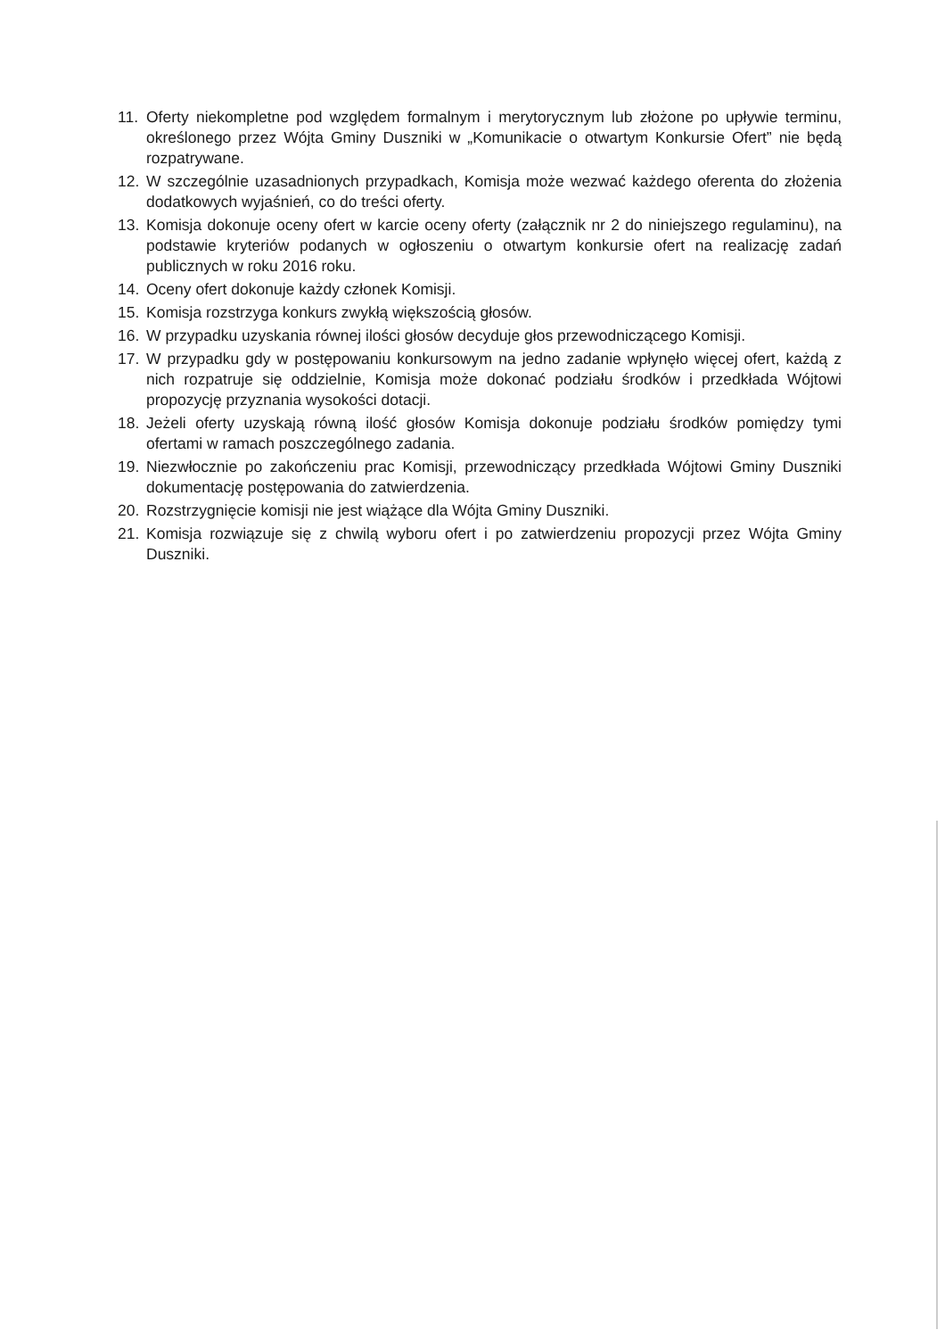11. Oferty niekompletne pod względem formalnym i merytorycznym lub złożone po upływie terminu, określonego przez Wójta Gminy Duszniki w „Komunikacie o otwartym Konkursie Ofert” nie będą rozpatrywane.
12. W szczególnie uzasadnionych przypadkach, Komisja może wezwać każdego oferenta do złożenia dodatkowych wyjaśnień, co do treści oferty.
13. Komisja dokonuje oceny ofert w karcie oceny oferty (załącznik nr 2 do niniejszego regulaminu), na podstawie kryteriów podanych w ogłoszeniu o otwartym konkursie ofert na realizację zadań publicznych w roku 2016 roku.
14. Oceny ofert dokonuje każdy członek Komisji.
15. Komisja rozstrzyga konkurs zwykłą większością głosów.
16. W przypadku uzyskania równej ilości głosów decyduje głos przewodniczącego Komisji.
17. W przypadku gdy w postępowaniu konkursowym na jedno zadanie wpłynęło więcej ofert, każdą z nich rozpatruje się oddzielnie, Komisja może dokonać podziału środków i przedkłada Wójtowi propozycję przyznania wysokości dotacji.
18. Jeżeli oferty uzyskają równą ilość głosów Komisja dokonuje podziału środków pomiędzy tymi ofertami w ramach poszczególnego zadania.
19. Niezwłocznie po zakończeniu prac Komisji, przewodniczący przedkłada Wójtowi Gminy Duszniki dokumentację postępowania do zatwierdzenia.
20. Rozstrzygnięcie komisji nie jest wiążące dla Wójta Gminy Duszniki.
21. Komisja rozwiązuje się z chwilą wyboru ofert i po zatwierdzeniu propozycji przez Wójta Gminy Duszniki.